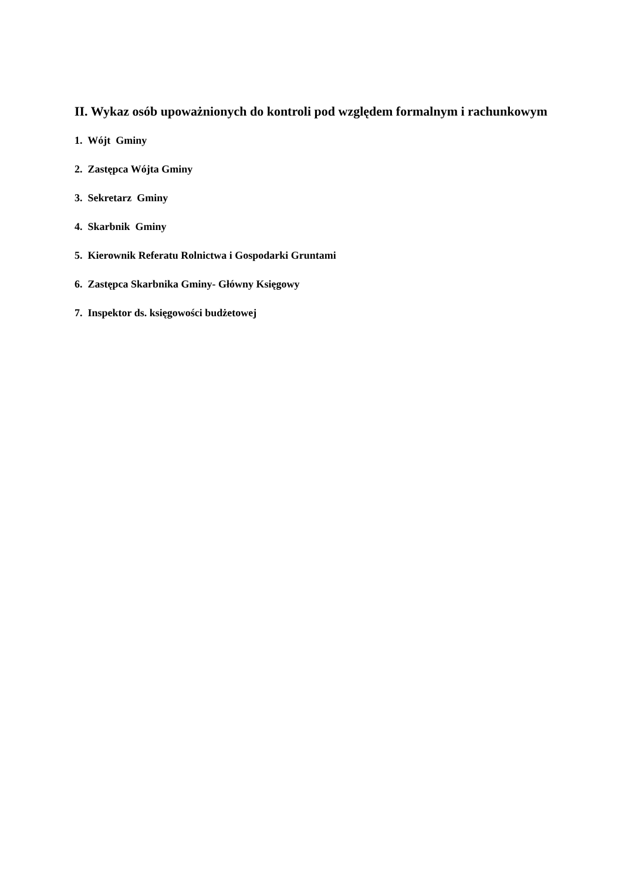II. Wykaz osób upoważnionych do kontroli pod względem formalnym i rachunkowym
1. Wójt Gminy
2. Zastępca Wójta Gminy
3. Sekretarz Gminy
4. Skarbnik Gminy
5. Kierownik Referatu Rolnictwa i Gospodarki Gruntami
6. Zastępca Skarbnika Gminy- Główny Księgowy
7. Inspektor ds. księgowości budżetowej